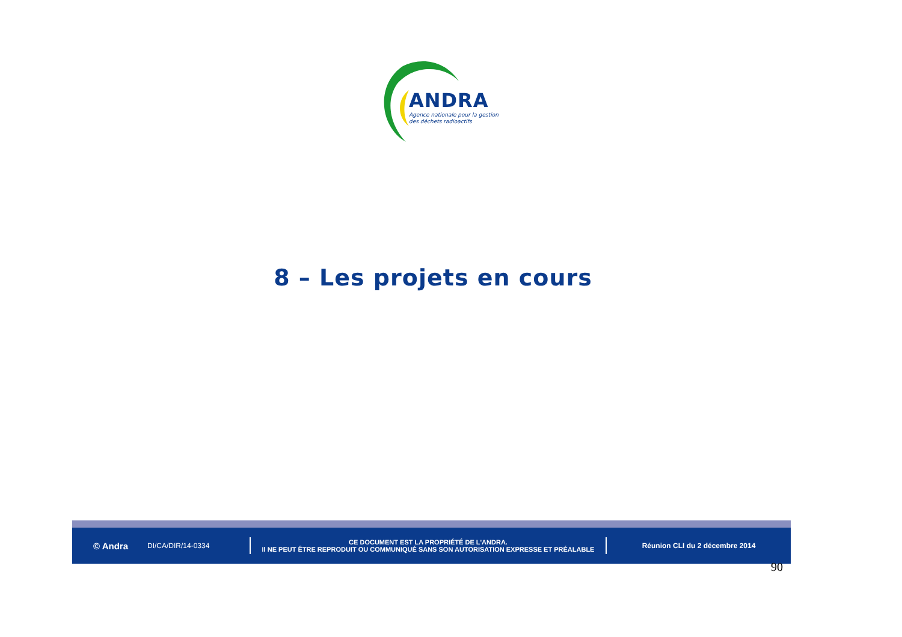ANDRA
Agence nationale pour la gestion
des déchets radioactifs
8 – Les projets en cours
© Andra
DI/CA/DIR/14-0334
CE DOCUMENT EST LA PROPRIÉTÉ DE L'ANDRA.
Il NE PEUT ÊTRE REPRODUIT OU COMMUNIQUÉ SANS SON AUTORISATION EXPRESSE ET PRÉALABLE
Réunion CLI du 2 décembre 2014
90